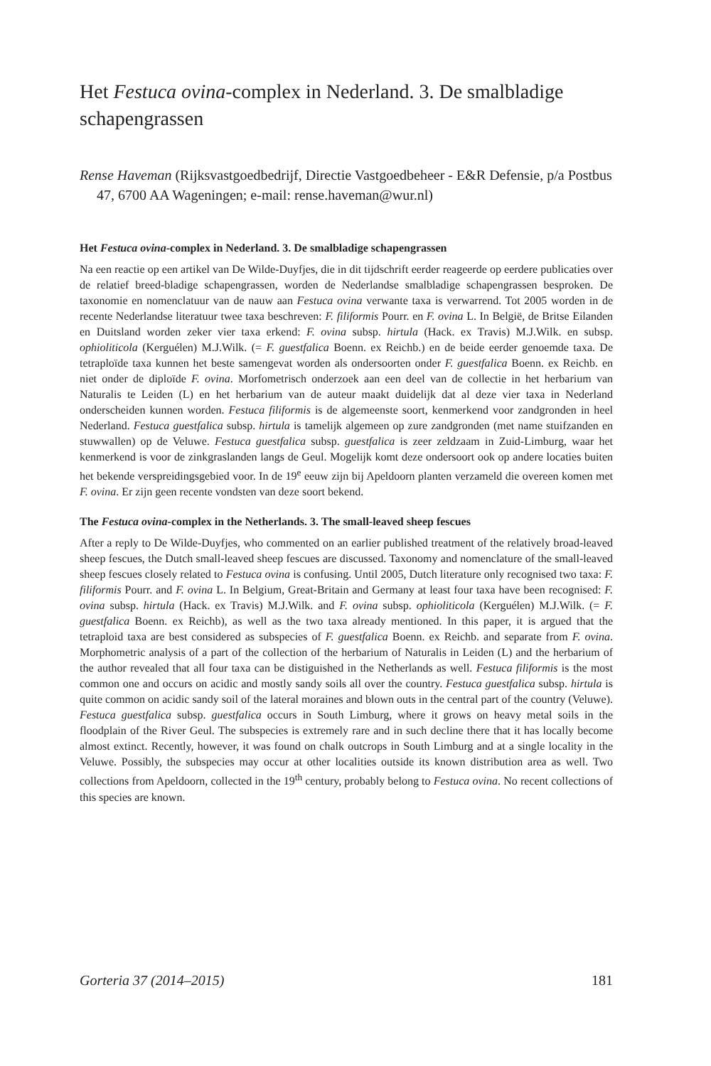Het Festuca ovina-complex in Nederland. 3. De smalbladige schapengrassen
Rense Haveman (Rijksvastgoedbedrijf, Directie Vastgoedbeheer - E&R Defensie, p/a Postbus 47, 6700 AA Wageningen; e-mail: rense.haveman@wur.nl)
Het Festuca ovina-complex in Nederland. 3. De smalbladige schapengrassen
Na een reactie op een artikel van De Wilde-Duyfjes, die in dit tijdschrift eerder reageerde op eerdere publicaties over de relatief breed-bladige schapengrassen, worden de Nederlandse smalbladige schapengrassen besproken. De taxonomie en nomenclatuur van de nauw aan Festuca ovina verwante taxa is verwarrend. Tot 2005 worden in de recente Nederlandse literatuur twee taxa beschreven: F. filiformis Pourr. en F. ovina L. In België, de Britse Eilanden en Duitsland worden zeker vier taxa erkend: F. ovina subsp. hirtula (Hack. ex Travis) M.J.Wilk. en subsp. ophioliticola (Kerguélen) M.J.Wilk. (= F. guestfalica Boenn. ex Reichb.) en de beide eerder genoemde taxa. De tetraploïde taxa kunnen het beste samengevat worden als ondersoorten onder F. guestfalica Boenn. ex Reichb. en niet onder de diploïde F. ovina. Morfometrisch onderzoek aan een deel van de collectie in het herbarium van Naturalis te Leiden (L) en het herbarium van de auteur maakt duidelijk dat al deze vier taxa in Nederland onderscheiden kunnen worden. Festuca filiformis is de algemeenste soort, kenmerkend voor zandgronden in heel Nederland. Festuca guestfalica subsp. hirtula is tamelijk algemeen op zure zandgronden (met name stuifzanden en stuwwallen) op de Veluwe. Festuca guestfalica subsp. guestfalica is zeer zeldzaam in Zuid-Limburg, waar het kenmerkend is voor de zinkgraslanden langs de Geul. Mogelijk komt deze ondersoort ook op andere locaties buiten het bekende verspreidingsgebied voor. In de 19<sup>e</sup> eeuw zijn bij Apeldoorn planten verzameld die overeen komen met F. ovina. Er zijn geen recente vondsten van deze soort bekend.
The Festuca ovina-complex in the Netherlands. 3. The small-leaved sheep fescues
After a reply to De Wilde-Duyfjes, who commented on an earlier published treatment of the relatively broad-leaved sheep fescues, the Dutch small-leaved sheep fescues are discussed. Taxonomy and nomenclature of the small-leaved sheep fescues closely related to Festuca ovina is confusing. Until 2005, Dutch literature only recognised two taxa: F. filiformis Pourr. and F. ovina L. In Belgium, Great-Britain and Germany at least four taxa have been recognised: F. ovina subsp. hirtula (Hack. ex Travis) M.J.Wilk. and F. ovina subsp. ophioliticola (Kerguélen) M.J.Wilk. (= F. guestfalica Boenn. ex Reichb), as well as the two taxa already mentioned. In this paper, it is argued that the tetraploid taxa are best considered as subspecies of F. guestfalica Boenn. ex Reichb. and separate from F. ovina. Morphometric analysis of a part of the collection of the herbarium of Naturalis in Leiden (L) and the herbarium of the author revealed that all four taxa can be distiguished in the Netherlands as well. Festuca filiformis is the most common one and occurs on acidic and mostly sandy soils all over the country. Festuca guestfalica subsp. hirtula is quite common on acidic sandy soil of the lateral moraines and blown outs in the central part of the country (Veluwe). Festuca guestfalica subsp. guestfalica occurs in South Limburg, where it grows on heavy metal soils in the floodplain of the River Geul. The subspecies is extremely rare and in such decline there that it has locally become almost extinct. Recently, however, it was found on chalk outcrops in South Limburg and at a single locality in the Veluwe. Possibly, the subspecies may occur at other localities outside its known distribution area as well. Two collections from Apeldoorn, collected in the 19<sup>th</sup> century, probably belong to Festuca ovina. No recent collections of this species are known.
Gorteria 37 (2014–2015) 181